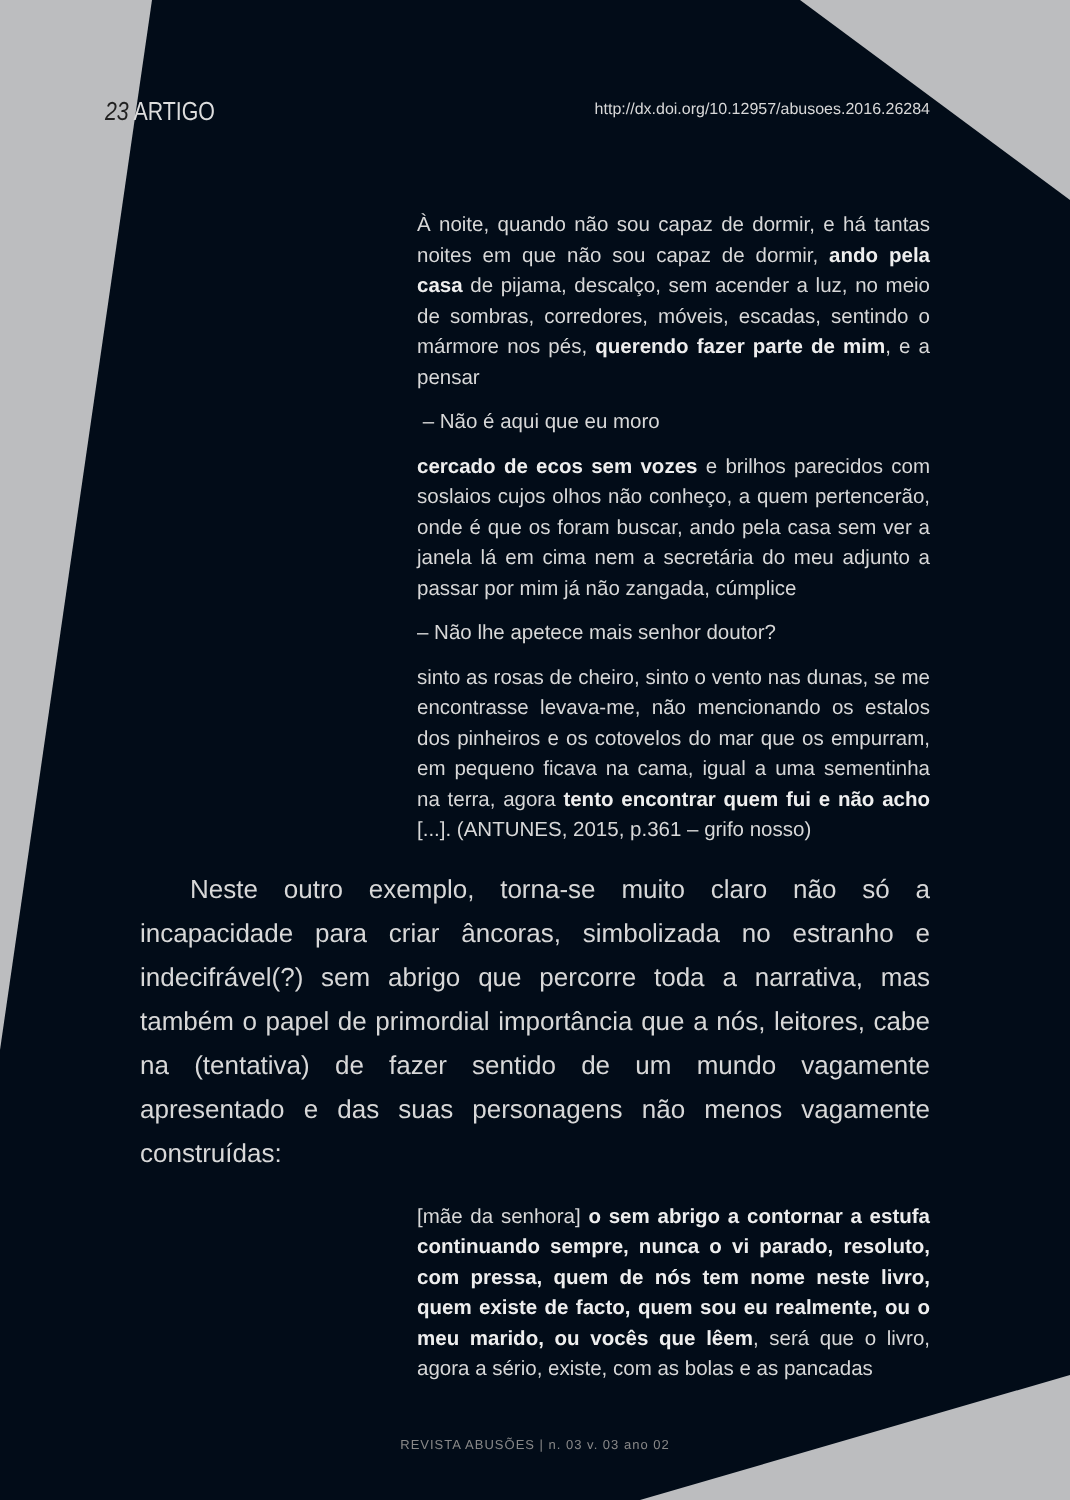23 ARTIGO
http://dx.doi.org/10.12957/abusoes.2016.26284
À noite, quando não sou capaz de dormir, e há tantas noites em que não sou capaz de dormir, ando pela casa de pijama, descalço, sem acender a luz, no meio de sombras, corredores, móveis, escadas, sentindo o mármore nos pés, querendo fazer parte de mim, e a pensar
– Não é aqui que eu moro
cercado de ecos sem vozes e brilhos parecidos com soslaios cujos olhos não conheço, a quem pertencerão, onde é que os foram buscar, ando pela casa sem ver a janela lá em cima nem a secretária do meu adjunto a passar por mim já não zangada, cúmplice
– Não lhe apetece mais senhor doutor?
sinto as rosas de cheiro, sinto o vento nas dunas, se me encontrasse levava-me, não mencionando os estalos dos pinheiros e os cotovelos do mar que os empurram, em pequeno ficava na cama, igual a uma sementinha na terra, agora tento encontrar quem fui e não acho [...]. (ANTUNES, 2015, p.361 – grifo nosso)
Neste outro exemplo, torna-se muito claro não só a incapacidade para criar âncoras, simbolizada no estranho e indecifrável(?) sem abrigo que percorre toda a narrativa, mas também o papel de primordial importância que a nós, leitores, cabe na (tentativa) de fazer sentido de um mundo vagamente apresentado e das suas personagens não menos vagamente construídas:
[mãe da senhora] o sem abrigo a contornar a estufa continuando sempre, nunca o vi parado, resoluto, com pressa, quem de nós tem nome neste livro, quem existe de facto, quem sou eu realmente, ou o meu marido, ou vocês que lêem, será que o livro, agora a sério, existe, com as bolas e as pancadas
REVISTA ABUSÕES | n. 03 v. 03 ano 02